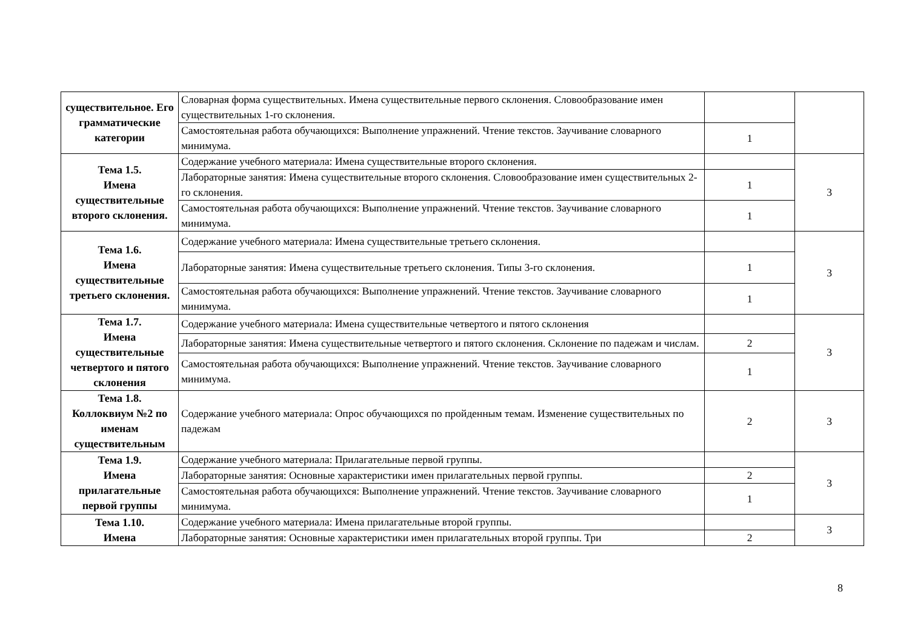| существительное. Его грамматические категории | Словарная форма существительных. Имена существительные первого склонения. Словообразование имен существительных 1-го склонения. | | |
| | Самостоятельная работа обучающихся: Выполнение упражнений. Чтение текстов. Заучивание словарного минимума. | 1 | |
| Тема 1.5. Имена существительные второго склонения. | Содержание учебного материала: Имена существительные второго склонения. | | 3 |
| | Лабораторные занятия: Имена существительные второго склонения. Словообразование имен существительных 2-го склонения. | 1 | |
| | Самостоятельная работа обучающихся: Выполнение упражнений. Чтение текстов. Заучивание словарного минимума. | 1 | |
| Тема 1.6. Имена существительные третьего склонения. | Содержание учебного материала: Имена существительные третьего склонения. | | 3 |
| | Лабораторные занятия: Имена существительные третьего склонения. Типы 3-го склонения. | 1 | |
| | Самостоятельная работа обучающихся: Выполнение упражнений. Чтение текстов. Заучивание словарного минимума. | 1 | |
| Тема 1.7. Имена существительные четвертого и пятого склонения | Содержание учебного материала: Имена существительные четвертого и пятого склонения | | 3 |
| | Лабораторные занятия: Имена существительные четвертого и пятого склонения. Склонение по падежам и числам. | 2 | |
| | Самостоятельная работа обучающихся: Выполнение упражнений. Чтение текстов. Заучивание словарного минимума. | 1 | |
| Тема 1.8. Коллоквиум №2 по именам существительным | Содержание учебного материала: Опрос обучающихся по пройденным темам. Изменение существительных по падежам | 2 | 3 |
| Тема 1.9. Имена прилагательные первой группы | Содержание учебного материала: Прилагательные первой группы. | | 3 |
| | Лабораторные занятия: Основные характеристики имен прилагательных первой группы. | 2 | |
| | Самостоятельная работа обучающихся: Выполнение упражнений. Чтение текстов. Заучивание словарного минимума. | 1 | |
| Тема 1.10. Имена | Содержание учебного материала: Имена прилагательные второй группы. | | 3 |
| | Лабораторные занятия: Основные характеристики имен прилагательных второй группы. Три | 2 | |
8